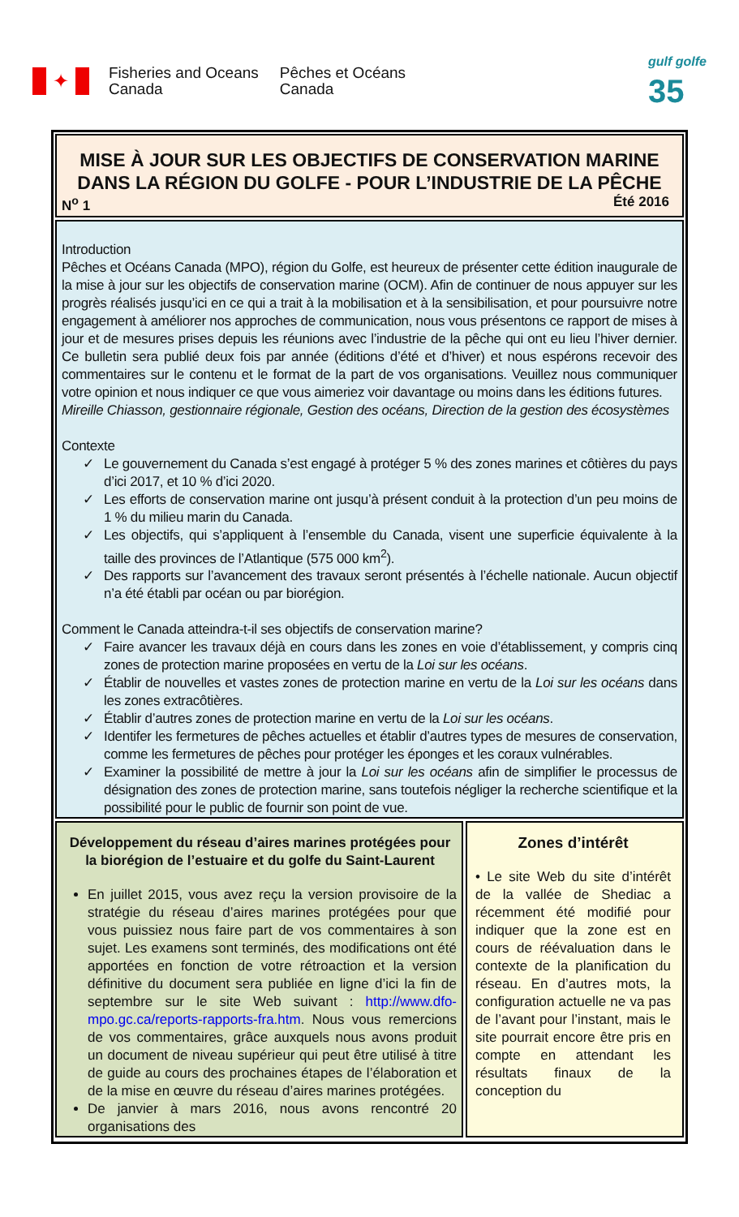✦
Fisheries and Oceans
Canada
Pêches et Océans
Canada
gulf golfe
35
MISE À JOUR SUR LES OBJECTIFS DE CONSERVATION MARINE DANS LA RÉGION DU GOLFE - POUR L’INDUSTRIE DE LA PÊCHE
N<sup>o</sup> 1 Été 2016
Introduction
Pêches et Océans Canada (MPO), région du Golfe, est heureux de présenter cette édition inaugurale de la mise à jour sur les objectifs de conservation marine (OCM). Afin de continuer de nous appuyer sur les progrès réalisés jusqu’ici en ce qui a trait à la mobilisation et à la sensibilisation, et pour poursuivre notre engagement à améliorer nos approches de communication, nous vous présentons ce rapport de mises à jour et de mesures prises depuis les réunions avec l’industrie de la pêche qui ont eu lieu l’hiver dernier. Ce bulletin sera publié deux fois par année (éditions d’été et d’hiver) et nous espérons recevoir des commentaires sur le contenu et le format de la part de vos organisations. Veuillez nous communiquer votre opinion et nous indiquer ce que vous aimeriez voir davantage ou moins dans les éditions futures.
Mireille Chiasson, gestionnaire régionale, Gestion des océans, Direction de la gestion des écosystèmes
Contexte
✓ Le gouvernement du Canada s’est engagé à protéger 5 % des zones marines et côtières du pays d’ici 2017, et 10 % d’ici 2020.
✓ Les efforts de conservation marine ont jusqu’à présent conduit à la protection d’un peu moins de 1 % du milieu marin du Canada.
✓ Les objectifs, qui s’appliquent à l’ensemble du Canada, visent une superficie équivalente à la taille des provinces de l’Atlantique (575 000 km<sup>2</sup>).
✓ Des rapports sur l’avancement des travaux seront présentés à l’échelle nationale. Aucun objectif n’a été établi par océan ou par biorégion.
Comment le Canada atteindra-t-il ses objectifs de conservation marine?
✓ Faire avancer les travaux déjà en cours dans les zones en voie d’établissement, y compris cinq zones de protection marine proposées en vertu de la Loi sur les océans.
✓ Établir de nouvelles et vastes zones de protection marine en vertu de la Loi sur les océans dans les zones extracôtières.
✓ Établir d’autres zones de protection marine en vertu de la Loi sur les océans.
✓ Identifer les fermetures de pêches actuelles et établir d’autres types de mesures de conservation, comme les fermetures de pêches pour protéger les éponges et les coraux vulnérables.
✓ Examiner la possibilité de mettre à jour la Loi sur les océans afin de simplifier le processus de désignation des zones de protection marine, sans toutefois négliger la recherche scientifique et la possibilité pour le public de fournir son point de vue.
Développement du réseau d’aires marines protégées pour la biorégion de l’estuaire et du golfe du Saint-Laurent
En juillet 2015, vous avez reçu la version provisoire de la stratégie du réseau d’aires marines protégées pour que vous puissiez nous faire part de vos commentaires à son sujet. Les examens sont terminés, des modifications ont été apportées en fonction de votre rétroaction et la version définitive du document sera publiée en ligne d’ici la fin de septembre sur le site Web suivant : http://www.dfo-mpo.gc.ca/reports-rapports-fra.htm. Nous vous remercions de vos commentaires, grâce auxquels nous avons produit un document de niveau supérieur qui peut être utilisé à titre de guide au cours des prochaines étapes de l’élaboration et de la mise en œuvre du réseau d’aires marines protégées.
De janvier à mars 2016, nous avons rencontré 20 organisations des
Zones d’intérêt
• Le site Web du site d’intérêt de la vallée de Shediac a récemment été modifié pour indiquer que la zone est en cours de réévaluation dans le contexte de la planification du réseau. En d’autres mots, la configuration actuelle ne va pas de l’avant pour l’instant, mais le site pourrait encore être pris en compte en attendant les résultats finaux de la conception du